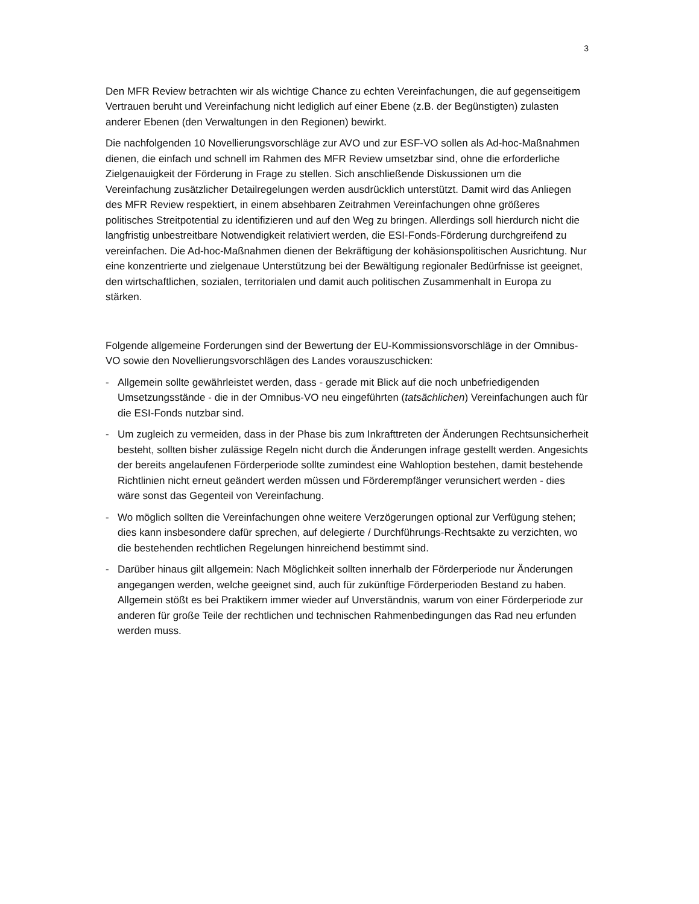3
Den MFR Review betrachten wir als wichtige Chance zu echten Vereinfachungen, die auf gegenseitigem Vertrauen beruht und Vereinfachung nicht lediglich auf einer Ebene (z.B. der Begünstigten) zulasten anderer Ebenen (den Verwaltungen in den Regionen) bewirkt.
Die nachfolgenden 10 Novellierungsvorschläge zur AVO und zur ESF-VO sollen als Ad-hoc-Maßnahmen dienen, die einfach und schnell im Rahmen des MFR Review umsetzbar sind, ohne die erforderliche Zielgenauigkeit der Förderung in Frage zu stellen. Sich anschließende Diskussionen um die Vereinfachung zusätzlicher Detailregelungen werden ausdrücklich unterstützt. Damit wird das Anliegen des MFR Review respektiert, in einem absehbaren Zeitrahmen Vereinfachungen ohne größeres politisches Streitpotential zu identifizieren und auf den Weg zu bringen. Allerdings soll hierdurch nicht die langfristig unbestreitbare Notwendigkeit relativiert werden, die ESI-Fonds-Förderung durchgreifend zu vereinfachen. Die Ad-hoc-Maßnahmen dienen der Bekräftigung der kohäsionspolitischen Ausrichtung. Nur eine konzentrierte und zielgenaue Unterstützung bei der Bewältigung regionaler Bedürfnisse ist geeignet, den wirtschaftlichen, sozialen, territorialen und damit auch politischen Zusammenhalt in Europa zu stärken.
Folgende allgemeine Forderungen sind der Bewertung der EU-Kommissionsvorschläge in der Omnibus-VO sowie den Novellierungsvorschlägen des Landes vorauszuschicken:
- Allgemein sollte gewährleistet werden, dass - gerade mit Blick auf die noch unbefriedigenden Umsetzungsstände - die in der Omnibus-VO neu eingeführten (tatsächlichen) Vereinfachungen auch für die ESI-Fonds nutzbar sind.
- Um zugleich zu vermeiden, dass in der Phase bis zum Inkrafttreten der Änderungen Rechtsunsicherheit besteht, sollten bisher zulässige Regeln nicht durch die Änderungen infrage gestellt werden. Angesichts der bereits angelaufenen Förderperiode sollte zumindest eine Wahloption bestehen, damit bestehende Richtlinien nicht erneut geändert werden müssen und Förderempfänger verunsichert werden - dies wäre sonst das Gegenteil von Vereinfachung.
- Wo möglich sollten die Vereinfachungen ohne weitere Verzögerungen optional zur Verfügung stehen; dies kann insbesondere dafür sprechen, auf delegierte / Durchführungs-Rechtsakte zu verzichten, wo die bestehenden rechtlichen Regelungen hinreichend bestimmt sind.
- Darüber hinaus gilt allgemein: Nach Möglichkeit sollten innerhalb der Förderperiode nur Änderungen angegangen werden, welche geeignet sind, auch für zukünftige Förderperioden Bestand zu haben. Allgemein stößt es bei Praktikern immer wieder auf Unverständnis, warum von einer Förderperiode zur anderen für große Teile der rechtlichen und technischen Rahmenbedingungen das Rad neu erfunden werden muss.